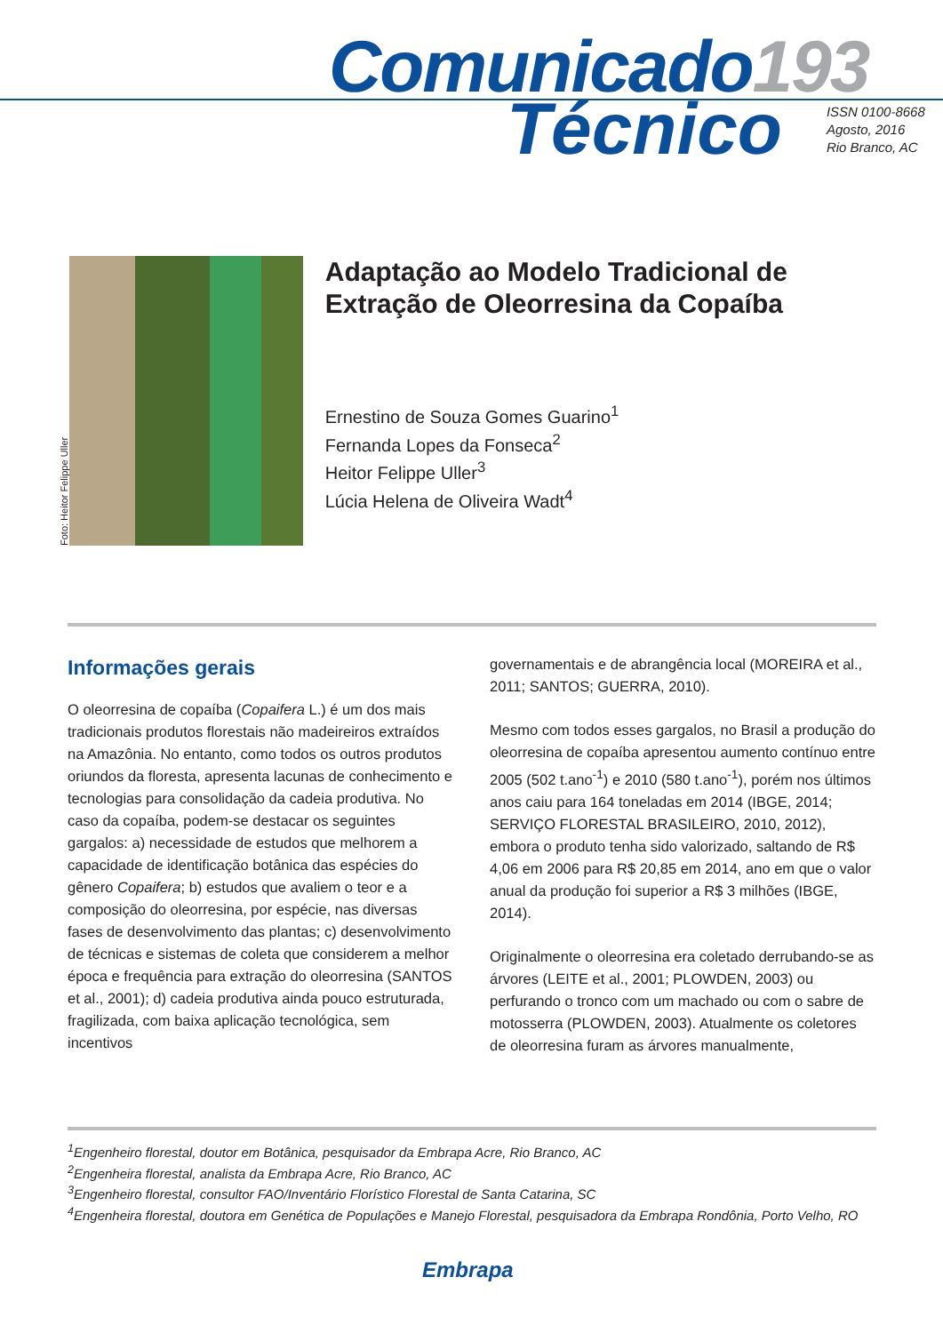Comunicado193
Técnico
ISSN 0100-8668
Agosto, 2016
Rio Branco, AC
Foto: Heitor Felippe Uller
Adaptação ao Modelo Tradicional de Extração de Oleorresina da Copaíba
Ernestino de Souza Gomes Guarino<sup>1</sup>
Fernanda Lopes da Fonseca<sup>2</sup>
Heitor Felippe Uller<sup>3</sup>
Lúcia Helena de Oliveira Wadt<sup>4</sup>
Informações gerais
O oleorresina de copaíba (Copaifera L.) é um dos mais tradicionais produtos florestais não madeireiros extraídos na Amazônia. No entanto, como todos os outros produtos oriundos da floresta, apresenta lacunas de conhecimento e tecnologias para consolidação da cadeia produtiva. No caso da copaíba, podem-se destacar os seguintes gargalos: a) necessidade de estudos que melhorem a capacidade de identificação botânica das espécies do gênero Copaifera; b) estudos que avaliem o teor e a composição do oleorresina, por espécie, nas diversas fases de desenvolvimento das plantas; c) desenvolvimento de técnicas e sistemas de coleta que considerem a melhor época e frequência para extração do oleorresina (SANTOS et al., 2001); d) cadeia produtiva ainda pouco estruturada, fragilizada, com baixa aplicação tecnológica, sem incentivos
governamentais e de abrangência local (MOREIRA et al., 2011; SANTOS; GUERRA, 2010).
Mesmo com todos esses gargalos, no Brasil a produção do oleorresina de copaíba apresentou aumento contínuo entre 2005 (502 t.ano<sup>-1</sup>) e 2010 (580 t.ano<sup>-1</sup>), porém nos últimos anos caiu para 164 toneladas em 2014 (IBGE, 2014; SERVIÇO FLORESTAL BRASILEIRO, 2010, 2012), embora o produto tenha sido valorizado, saltando de R$ 4,06 em 2006 para R$ 20,85 em 2014, ano em que o valor anual da produção foi superior a R$ 3 milhões (IBGE, 2014).
Originalmente o oleorresina era coletado derrubando-se as árvores (LEITE et al., 2001; PLOWDEN, 2003) ou perfurando o tronco com um machado ou com o sabre de motosserra (PLOWDEN, 2003). Atualmente os coletores de oleorresina furam as árvores manualmente,
<sup>1</sup> Engenheiro florestal, doutor em Botânica, pesquisador da Embrapa Acre, Rio Branco, AC
<sup>2</sup> Engenheira florestal, analista da Embrapa Acre, Rio Branco, AC
<sup>3</sup> Engenheiro florestal, consultor FAO/Inventário Florístico Florestal de Santa Catarina, SC
<sup>4</sup> Engenheira florestal, doutora em Genética de Populações e Manejo Florestal, pesquisadora da Embrapa Rondônia, Porto Velho, RO
Embrapa